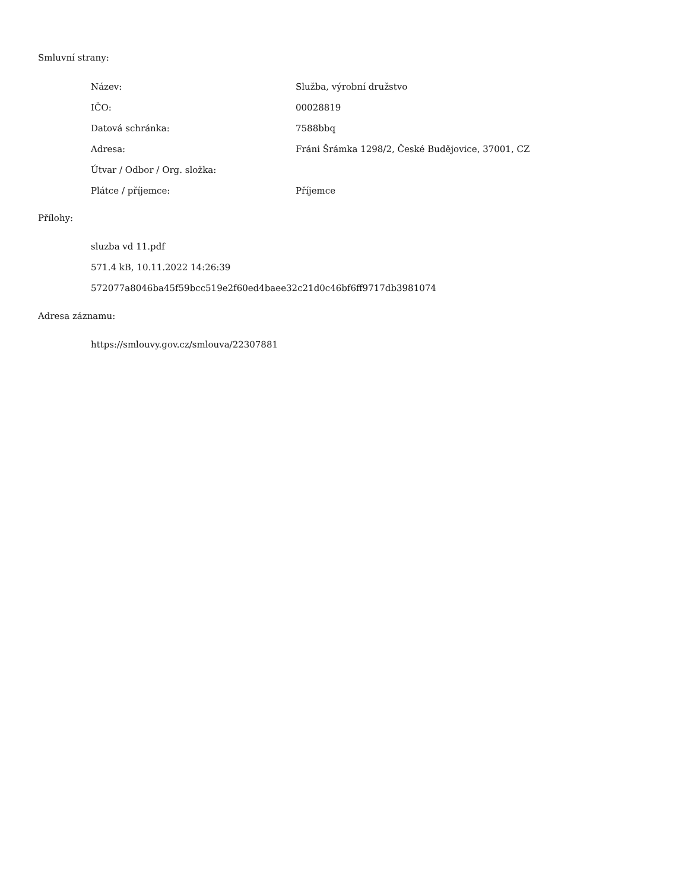Smluvní strany:
| Název: | Služba, výrobní družstvo |
| IČO: | 00028819 |
| Datová schránka: | 7588bbq |
| Adresa: | Fráni Šrámka 1298/2, České Budějovice, 37001, CZ |
| Útvar / Odbor / Org. složka: | |
| Plátce / příjemce: | Příjemce |
Přílohy:
sluzba vd 11.pdf
571.4 kB, 10.11.2022 14:26:39
572077a8046ba45f59bcc519e2f60ed4baee32c21d0c46bf6ff9717db3981074
Adresa záznamu:
https://smlouvy.gov.cz/smlouva/22307881